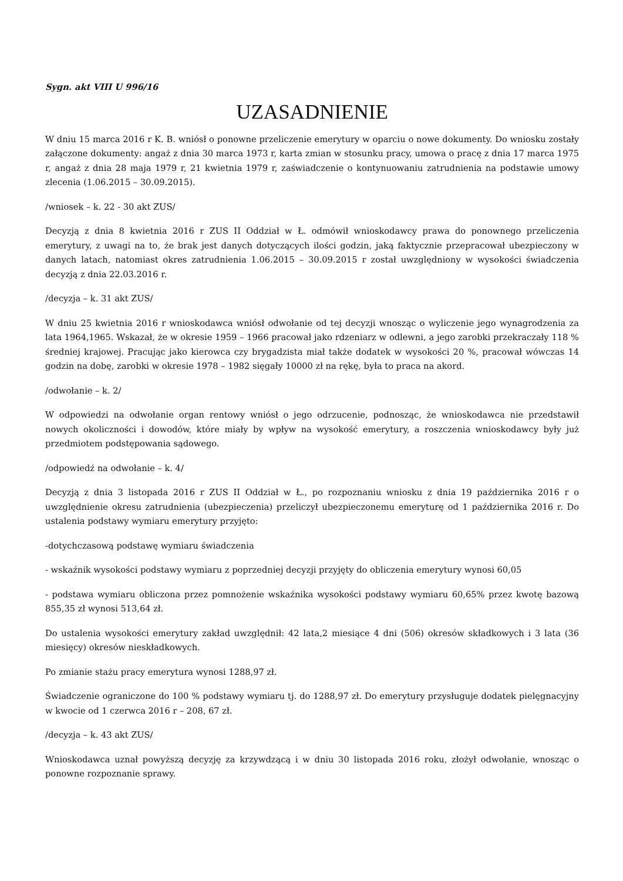Sygn. akt VIII U 996/16
UZASADNIENIE
W dniu 15 marca 2016 r K. B. wniósł o ponowne przeliczenie emerytury w oparciu o nowe dokumenty. Do wniosku zostały załączone dokumenty: angaż z dnia 30 marca 1973 r, karta zmian w stosunku pracy, umowa o pracę z dnia 17 marca 1975 r, angaż z dnia 28 maja 1979 r, 21 kwietnia 1979 r, zaświadczenie o kontynuowaniu zatrudnienia na podstawie umowy zlecenia (1.06.2015 – 30.09.2015).
/wniosek – k. 22 - 30 akt ZUS/
Decyzją z dnia 8 kwietnia 2016 r ZUS II Oddział w Ł. odmówił wnioskodawcy prawa do ponownego przeliczenia emerytury, z uwagi na to, że brak jest danych dotyczących ilości godzin, jaką faktycznie przepracował ubezpieczony w danych latach, natomiast okres zatrudnienia 1.06.2015 – 30.09.2015 r został uwzględniony w wysokości świadczenia decyzją z dnia 22.03.2016 r.
/decyzja – k. 31 akt ZUS/
W dniu 25 kwietnia 2016 r wnioskodawca wniósł odwołanie od tej decyzji wnosząc o wyliczenie jego wynagrodzenia za lata 1964,1965. Wskazał, że w okresie 1959 – 1966 pracował jako rdzeniarz w odlewni, a jego zarobki przekraczały 118 % średniej krajowej. Pracując jako kierowca czy brygadzista miał także dodatek w wysokości 20 %, pracował wówczas 14 godzin na dobę, zarobki w okresie 1978 – 1982 sięgały 10000 zł na rękę, była to praca na akord.
/odwołanie – k. 2/
W odpowiedzi na odwołanie organ rentowy wniósł o jego odrzucenie, podnosząc, że wnioskodawca nie przedstawił nowych okoliczności i dowodów, które miały by wpływ na wysokość emerytury, a roszczenia wnioskodawcy były już przedmiotem podstępowania sądowego.
/odpowiedź na odwołanie – k. 4/
Decyzją z dnia 3 listopada 2016 r ZUS II Oddział w Ł., po rozpoznaniu wniosku z dnia 19 października 2016 r o uwzględnienie okresu zatrudnienia (ubezpieczenia) przeliczył ubezpieczonemu emeryturę od 1 października 2016 r. Do ustalenia podstawy wymiaru emerytury przyjęto:
-dotychczasową podstawę wymiaru świadczenia
- wskaźnik wysokości podstawy wymiaru z poprzedniej decyzji przyjęty do obliczenia emerytury wynosi 60,05
- podstawa wymiaru obliczona przez pomnożenie wskaźnika wysokości podstawy wymiaru 60,65% przez kwotę bazową 855,35 zł wynosi 513,64 zł.
Do ustalenia wysokości emerytury zakład uwzględnił: 42 lata,2 miesiące 4 dni (506) okresów składkowych i 3 lata (36 miesięcy) okresów nieskładkowych.
Po zmianie stażu pracy emerytura wynosi 1288,97 zł.
Świadczenie ograniczone do 100 % podstawy wymiaru tj. do 1288,97 zł. Do emerytury przysługuje dodatek pielęgnacyjny w kwocie od 1 czerwca 2016 r – 208, 67 zł.
/decyzja – k. 43 akt ZUS/
Wnioskodawca uznał powyższą decyzję za krzywdzącą i w dniu 30 listopada 2016 roku, złożył odwołanie, wnosząc o ponowne rozpoznanie sprawy.